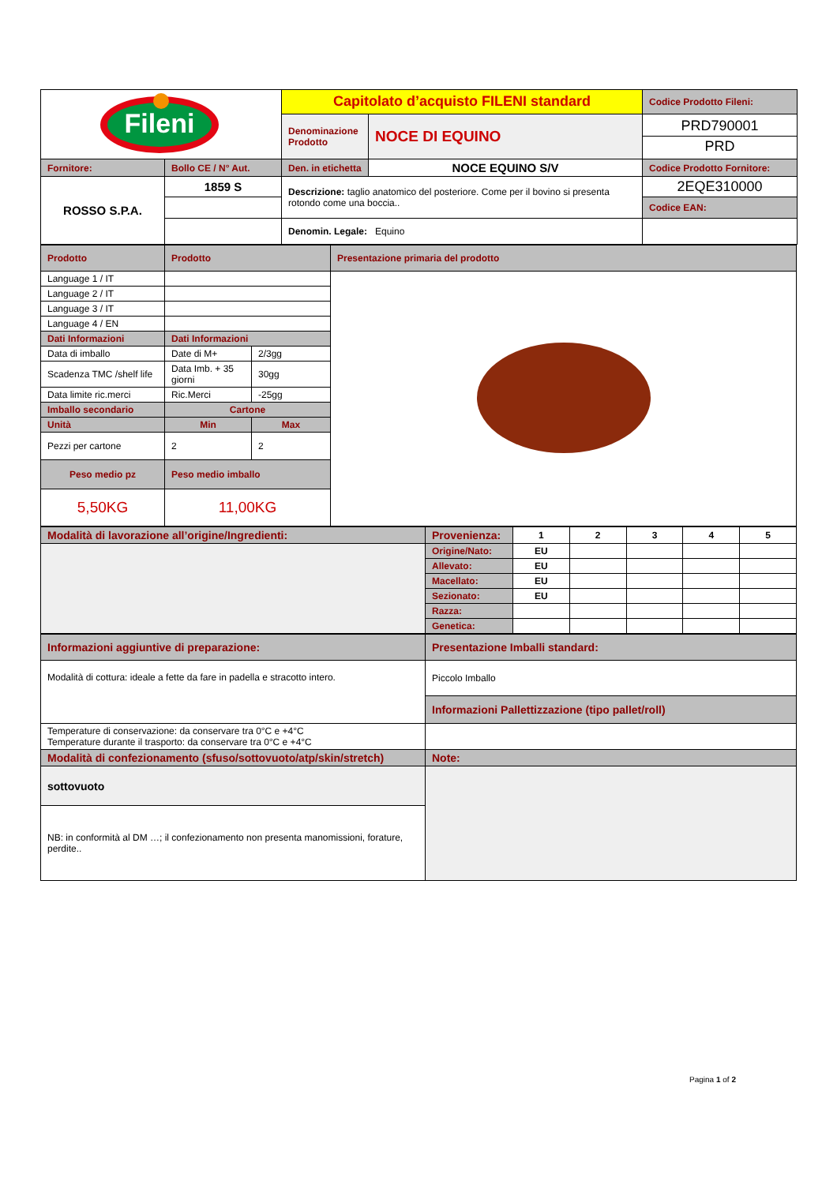| Fileni | | Capitolato d’acquisto FILENI standard | | Codice Prodotto Fileni: |
| | | Denominazione Prodotto | NOCE DI EQUINO | PRD790001 PRD |
| Fornitore: | Bollo CE / N° Aut. | Den. in etichetta | NOCE EQUINO S/V | Codice Prodotto Fornitore: |
| ROSSO S.P.A. | 1859 S | Descrizione: taglio anatomico del posteriore. Come per il bovino si presenta rotondo come una boccia.. | | 2EQE310000 |
| | | | | Codice EAN: |
| | | Denomin. Legale: Equino | | |
| Prodotto | Prodotto | | Presentazione primaria del prodotto |
| Language 1 / IT | | | |
| Language 2 / IT | | | |
| Language 3 / IT | | | |
| Language 4 / EN | | | |
| Dati Informazioni | Dati Informazioni | | |
| Data di imballo | Date di M+ | 2/3gg | |
| Scadenza TMC /shelf life | Data Imb. + 35 giorni | 30gg | |
| Data limite ric.merci | Ric.Merci | -25gg | |
| Imballo secondario | Cartone | | |
| Unità | Min | Max | |
| Pezzi per cartone | 2 | 2 | |
| Peso medio pz | Peso medio imballo | | |
| 5,50KG | 11,00KG | | |
| Modalità di lavorazione all’origine/Ingredienti: | Provenienza: | 1 | 2 | 3 | 4 | 5 |
| | Origine/Nato: | EU | | | | |
| | Allevato: | EU | | | | |
| | Macellato: | EU | | | | |
| | Sezionato: | EU | | | | |
| | Razza: | | | | | |
| | Genetica: | | | | | |
| Informazioni aggiuntive di preparazione: | Presentazione Imballi standard: |
| Modalità di cottura: ideale a fette da fare in padella e stracotto intero. | Piccolo Imballo |
| | Informazioni Pallettizzazione (tipo pallet/roll) |
| Temperature di conservazione: da conservare tra 0°C e +4°C Temperature durante il trasporto: da conservare tra 0°C e +4°C | |
| Modalità di confezionamento (sfuso/sottovuoto/atp/skin/stretch) | Note: |
| sottovuoto | |
| NB: in conformità al DM …; il confezionamento non presenta manomissioni, forature, perdite.. | |
Pagina 1 of 2